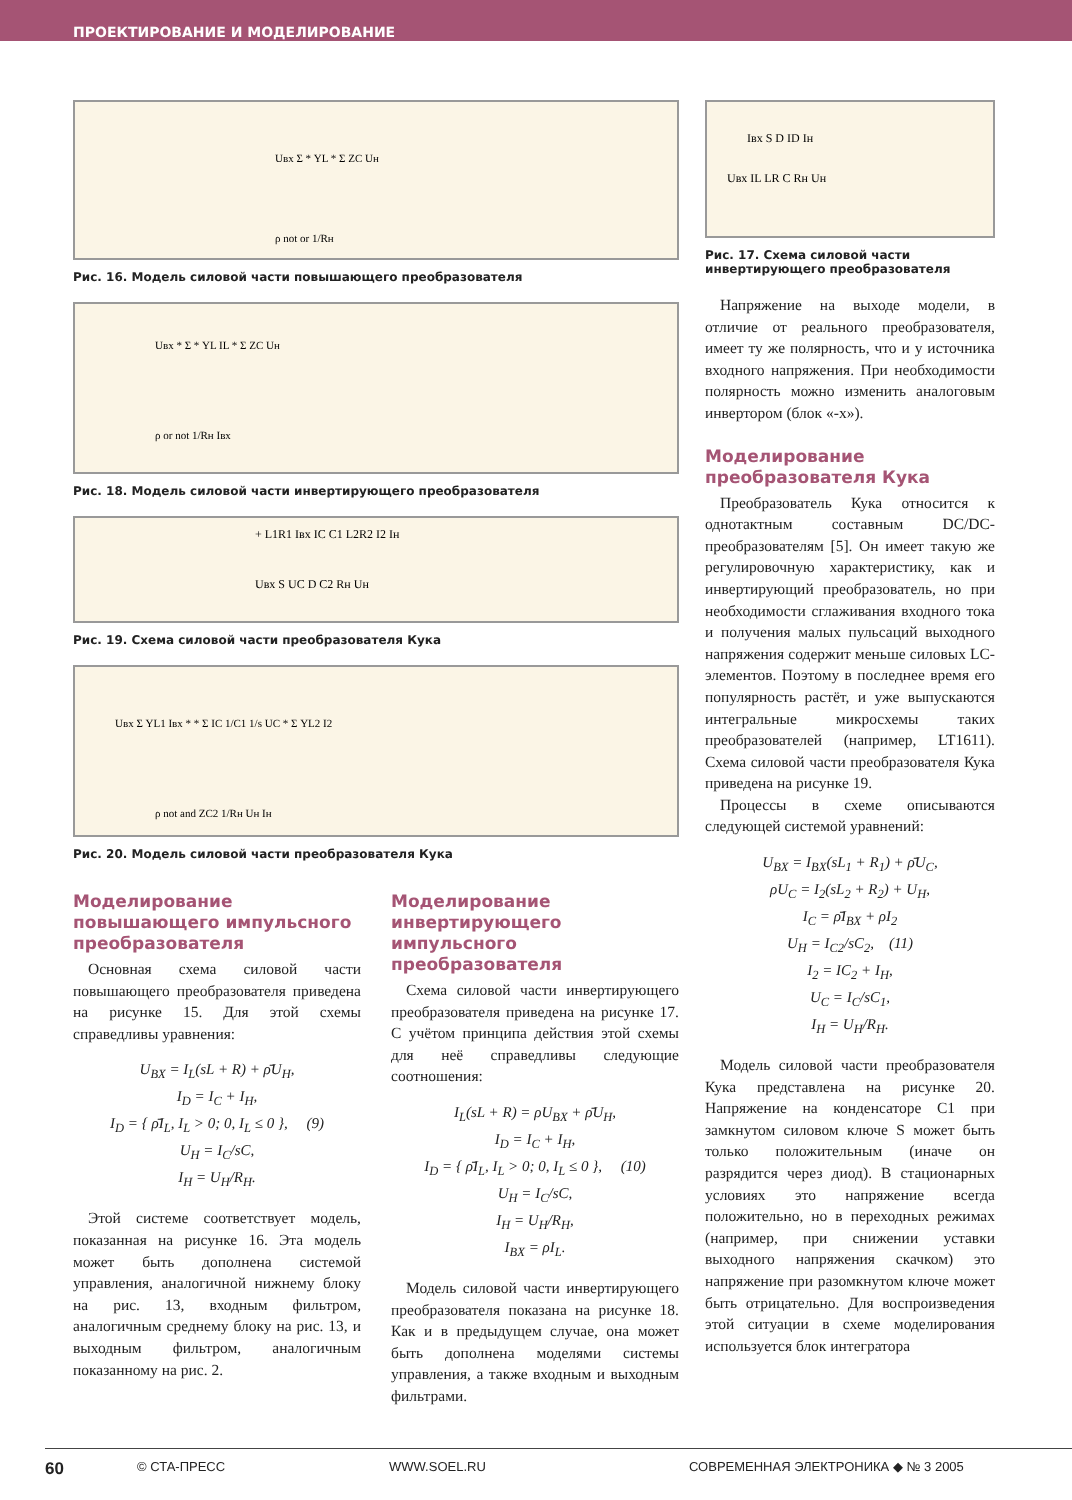ПРОЕКТИРОВАНИЕ И МОДЕЛИРОВАНИЕ
Uвх Σ * YL * Σ ZC Uн
ρ not or 1/Rн
Рис. 16. Модель силовой части повышающего преобразователя
Uвх * Σ * YL IL * Σ ZC Uн
ρ or not 1/Rн Iвх
Рис. 18. Модель силовой части инвертирующего преобразователя
+ L1R1 Iвх IC C1 L2R2 I2 Iн
Uвх S UC D C2 Rн Uн
Рис. 19. Схема силовой части преобразователя Кука
Uвх Σ YL1 Iвх * * Σ IC 1/C1 1/s UC * Σ YL2 I2
ρ not and ZC2 1/Rн Uн Iн
Рис. 20. Модель силовой части преобразователя Кука
Моделирование повышающего импульсного преобразователя
Основная схема силовой части повышающего преобразователя приведена на рисунке 15. Для этой схемы справедливы уравнения:
U<sub>BX</sub> = I<sub>L</sub>(sL + R) + ρ̄U<sub>H</sub>,
I<sub>D</sub> = I<sub>C</sub> + I<sub>H</sub>,
I<sub>D</sub> = { ρ̄I<sub>L</sub>, I<sub>L</sub> > 0; 0, I<sub>L</sub> ≤ 0 }, (9)
U<sub>H</sub> = I<sub>C</sub>/sC,
I<sub>H</sub> = U<sub>H</sub>/R<sub>H</sub>.
Этой системе соответствует модель, показанная на рисунке 16. Эта модель может быть дополнена системой управления, аналогичной нижнему блоку на рис. 13, входным фильтром, аналогичным среднему блоку на рис. 13, и выходным фильтром, аналогичным показанному на рис. 2.
Моделирование инвертирующего импульсного преобразователя
Схема силовой части инвертирующего преобразователя приведена на рисунке 17. С учётом принципа действия этой схемы для неё справедливы следующие соотношения:
I<sub>L</sub>(sL + R) = ρU<sub>BX</sub> + ρ̄U<sub>H</sub>,
I<sub>D</sub> = I<sub>C</sub> + I<sub>H</sub>,
I<sub>D</sub> = { ρ̄I<sub>L</sub>, I<sub>L</sub> > 0; 0, I<sub>L</sub> ≤ 0 }, (10)
U<sub>H</sub> = I<sub>C</sub>/sC,
I<sub>H</sub> = U<sub>H</sub>/R<sub>H</sub>,
I<sub>BX</sub> = ρI<sub>L</sub>.
Модель силовой части инвертирующего преобразователя показана на рисунке 18. Как и в предыдущем случае, она может быть дополнена моделями системы управления, а также входным и выходным фильтрами.
Iвх S D ID Iн
Uвх IL LR C Rн Uн
Рис. 17. Схема силовой части инвертирующего преобразователя
Напряжение на выходе модели, в отличие от реального преобразователя, имеет ту же полярность, что и у источника входного напряжения. При необходимости полярность можно изменить аналоговым инвертором (блок «-x»).
Моделирование преобразователя Кука
Преобразователь Кука относится к однотактным составным DC/DC-преобразователям [5]. Он имеет такую же регулировочную характеристику, как и инвертирующий преобразователь, но при необходимости сглаживания входного тока и получения малых пульсаций выходного напряжения содержит меньше силовых LC-элементов. Поэтому в последнее время его популярность растёт, и уже выпускаются интегральные микросхемы таких преобразователей (например, LT1611). Схема силовой части преобразователя Кука приведена на рисунке 19.
Процессы в схеме описываются следующей системой уравнений:
U<sub>BX</sub> = I<sub>BX</sub>(sL<sub>1</sub> + R<sub>1</sub>) + ρ̄U<sub>C</sub>,
ρU<sub>C</sub> = I<sub>2</sub>(sL<sub>2</sub> + R<sub>2</sub>) + U<sub>H</sub>,
I<sub>C</sub> = ρ̄I<sub>BX</sub> + ρI<sub>2</sub>
U<sub>H</sub> = I<sub>C2</sub>/sC<sub>2</sub>, (11)
I<sub>2</sub> = IC<sub>2</sub> + I<sub>H</sub>,
U<sub>C</sub> = I<sub>C</sub>/sC<sub>1</sub>,
I<sub>H</sub> = U<sub>H</sub>/R<sub>H</sub>.
Модель силовой части преобразователя Кука представлена на рисунке 20. Напряжение на конденсаторе C1 при замкнутом силовом ключе S может быть только положительным (иначе он разрядится через диод). В стационарных условиях это напряжение всегда положительно, но в переходных режимах (например, при снижении уставки выходного напряжения скачком) это напряжение при разомкнутом ключе может быть отрицательно. Для воспроизведения этой ситуации в схеме моделирования используется блок интегратора
60 © СТА-ПРЕСС WWW.SOEL.RU СОВРЕМЕННАЯ ЭЛЕКТРОНИКА ◆ № 3 2005